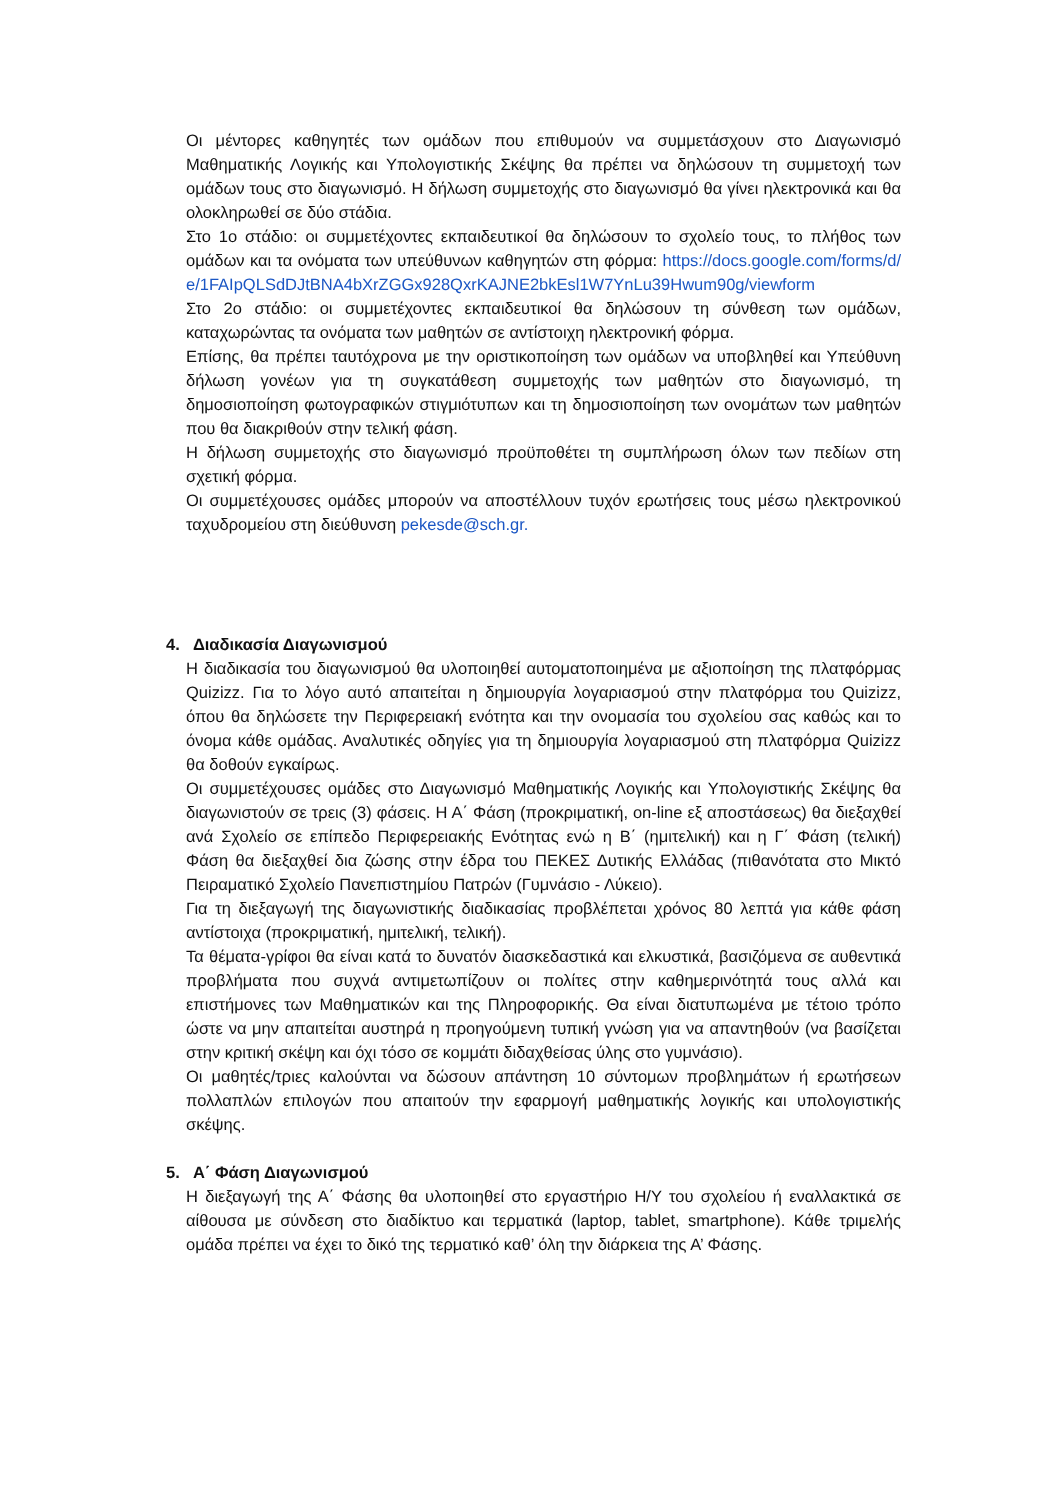Οι μέντορες καθηγητές των ομάδων που επιθυμούν να συμμετάσχουν στο Διαγωνισμό Μαθηματικής Λογικής και Υπολογιστικής Σκέψης θα πρέπει να δηλώσουν τη συμμετοχή των ομάδων τους στο διαγωνισμό. Η δήλωση συμμετοχής στο διαγωνισμό θα γίνει ηλεκτρονικά και θα ολοκληρωθεί σε δύο στάδια.
Στο 1ο στάδιο: οι συμμετέχοντες εκπαιδευτικοί θα δηλώσουν το σχολείο τους, το πλήθος των ομάδων και τα ονόματα των υπεύθυνων καθηγητών στη φόρμα: https://docs.google.com/forms/d/e/1FAIpQLSdDJtBNA4bXrZGGx928QxrKAJNE2bkEsl1W7YnLu39Hwum90g/viewform
Στο 2ο στάδιο: οι συμμετέχοντες εκπαιδευτικοί θα δηλώσουν τη σύνθεση των ομάδων, καταχωρώντας τα ονόματα των μαθητών σε αντίστοιχη ηλεκτρονική φόρμα.
Επίσης, θα πρέπει ταυτόχρονα με την οριστικοποίηση των ομάδων να υποβληθεί και Υπεύθυνη δήλωση γονέων για τη συγκατάθεση συμμετοχής των μαθητών στο διαγωνισμό, τη δημοσιοποίηση φωτογραφικών στιγμιότυπων και τη δημοσιοποίηση των ονομάτων των μαθητών που θα διακριθούν στην τελική φάση.
Η δήλωση συμμετοχής στο διαγωνισμό προϋποθέτει τη συμπλήρωση όλων των πεδίων στη σχετική φόρμα.
Οι συμμετέχουσες ομάδες μπορούν να αποστέλλουν τυχόν ερωτήσεις τους μέσω ηλεκτρονικού ταχυδρομείου στη διεύθυνση pekesde@sch.gr.
4. Διαδικασία Διαγωνισμού
Η διαδικασία του διαγωνισμού θα υλοποιηθεί αυτοματοποιημένα με αξιοποίηση της πλατφόρμας Quizizz. Για το λόγο αυτό απαιτείται η δημιουργία λογαριασμού στην πλατφόρμα του Quizizz, όπου θα δηλώσετε την Περιφερειακή ενότητα και την ονομασία του σχολείου σας καθώς και το όνομα κάθε ομάδας. Αναλυτικές οδηγίες για τη δημιουργία λογαριασμού στη πλατφόρμα Quizizz θα δοθούν εγκαίρως.
Οι συμμετέχουσες ομάδες στο Διαγωνισμό Μαθηματικής Λογικής και Υπολογιστικής Σκέψης θα διαγωνιστούν σε τρεις (3) φάσεις. Η Α΄ Φάση (προκριματική, on-line εξ αποστάσεως) θα διεξαχθεί ανά Σχολείο σε επίπεδο Περιφερειακής Ενότητας ενώ η Β΄ (ημιτελική) και η Γ΄ Φάση (τελική) Φάση θα διεξαχθεί δια ζώσης στην έδρα του ΠΕΚΕΣ Δυτικής Ελλάδας (πιθανότατα στο Μικτό Πειραματικό Σχολείο Πανεπιστημίου Πατρών (Γυμνάσιο - Λύκειο).
Για τη διεξαγωγή της διαγωνιστικής διαδικασίας προβλέπεται χρόνος 80 λεπτά για κάθε φάση αντίστοιχα (προκριματική, ημιτελική, τελική).
Τα θέματα-γρίφοι θα είναι κατά το δυνατόν διασκεδαστικά και ελκυστικά, βασιζόμενα σε αυθεντικά προβλήματα που συχνά αντιμετωπίζουν οι πολίτες στην καθημερινότητά τους αλλά και επιστήμονες των Μαθηματικών και της Πληροφορικής. Θα είναι διατυπωμένα με τέτοιο τρόπο ώστε να μην απαιτείται αυστηρά η προηγούμενη τυπική γνώση για να απαντηθούν (να βασίζεται στην κριτική σκέψη και όχι τόσο σε κομμάτι διδαχθείσας ύλης στο γυμνάσιο).
Οι μαθητές/τριες καλούνται να δώσουν απάντηση 10 σύντομων προβλημάτων ή ερωτήσεων πολλαπλών επιλογών που απαιτούν την εφαρμογή μαθηματικής λογικής και υπολογιστικής σκέψης.
5. Α΄ Φάση Διαγωνισμού
Η διεξαγωγή της Α΄ Φάσης θα υλοποιηθεί στο εργαστήριο Η/Υ του σχολείου ή εναλλακτικά σε αίθουσα με σύνδεση στο διαδίκτυο και τερματικά (laptop, tablet, smartphone). Κάθε τριμελής ομάδα πρέπει να έχει το δικό της τερματικό καθ’ όλη την διάρκεια της Α’ Φάσης.